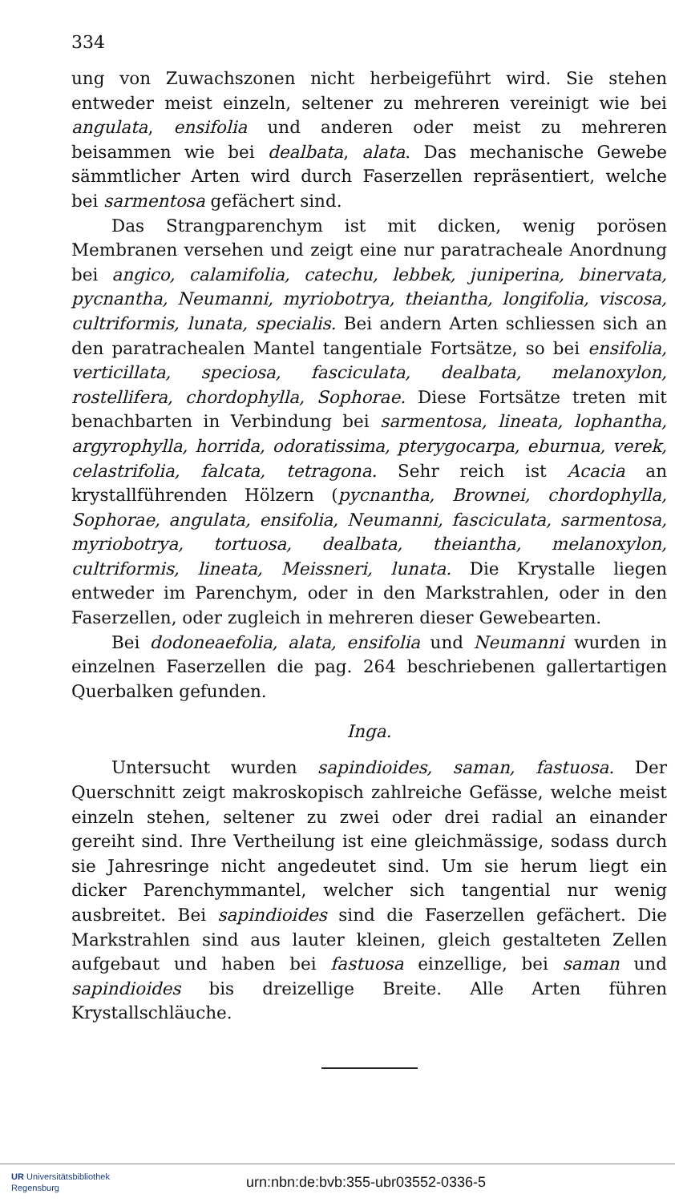334
ung von Zuwachszonen nicht herbeigeführt wird. Sie stehen entweder meist einzeln, seltener zu mehreren vereinigt wie bei angulata, ensifolia und anderen oder meist zu mehreren beisammen wie bei dealbata, alata. Das mechanische Gewebe sämmtlicher Arten wird durch Faserzellen repräsentiert, welche bei sarmentosa gefächert sind.
Das Strangparenchym ist mit dicken, wenig porösen Membranen versehen und zeigt eine nur paratracheale Anordnung bei angico, calamifolia, catechu, lebbek, juniperina, binervata, pycnantha, Neumanni, myriobotrya, theiantha, longifolia, viscosa, cultriformis, lunata, specialis. Bei andern Arten schliessen sich an den paratrachealen Mantel tangentiale Fortsätze, so bei ensifolia, verticillata, speciosa, fasciculata, dealbata, melanoxylon, rostellifera, chordophylla, Sophorae. Diese Fortsätze treten mit benachbarten in Verbindung bei sarmentosa, lineata, lophantha, argyrophylla, horrida, odoratissima, pterygocarpa, eburnua, verek, celastrifolia, falcata, tetragona. Sehr reich ist Acacia an krystallführenden Hölzern (pycnantha, Brownei, chordophylla, Sophorae, angulata, ensifolia, Neumanni, fasciculata, sarmentosa, myriobotrya, tortuosa, dealbata, theiantha, melanoxylon, cultriformis, lineata, Meissneri, lunata. Die Krystalle liegen entweder im Parenchym, oder in den Markstrahlen, oder in den Faserzellen, oder zugleich in mehreren dieser Gewebearten.
Bei dodoneaefolia, alata, ensifolia und Neumanni wurden in einzelnen Faserzellen die pag. 264 beschriebenen gallertartigen Querbalken gefunden.
Inga.
Untersucht wurden sapindioides, saman, fastuosa. Der Querschnitt zeigt makroskopisch zahlreiche Gefässe, welche meist einzeln stehen, seltener zu zwei oder drei radial an einander gereiht sind. Ihre Vertheilung ist eine gleichmässige, sodass durch sie Jahresringe nicht angedeutet sind. Um sie herum liegt ein dicker Parenchymmantel, welcher sich tangential nur wenig ausbreitet. Bei sapindioides sind die Faserzellen gefächert. Die Markstrahlen sind aus lauter kleinen, gleich gestalteten Zellen aufgebaut und haben bei fastuosa einzellige, bei saman und sapindioides bis dreizellige Breite. Alle Arten führen Krystallschläuche.
UR Universitätsbibliothek
Regensburg
urn:nbn:de:bvb:355-ubr03552-0336-5